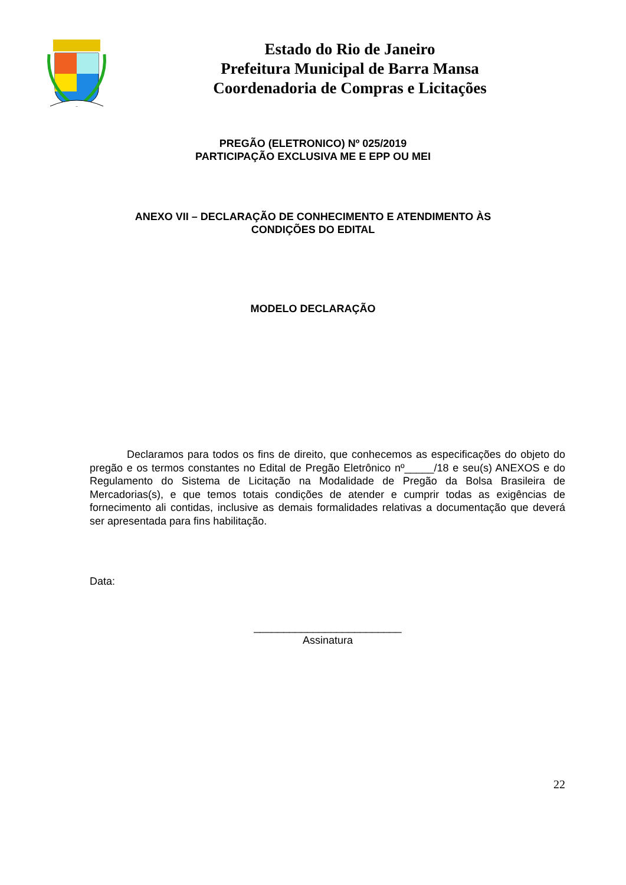Estado do Rio de Janeiro
Prefeitura Municipal de Barra Mansa
Coordenadoria de Compras e Licitações
PREGÃO (ELETRONICO) Nº 025/2019
PARTICIPAÇÃO EXCLUSIVA ME E EPP OU MEI
ANEXO VII – DECLARAÇÃO DE CONHECIMENTO E ATENDIMENTO ÀS
CONDIÇÕES DO EDITAL
MODELO DECLARAÇÃO
Declaramos para todos os fins de direito, que conhecemos as especificações do objeto do pregão e os termos constantes no Edital de Pregão Eletrônico nº_____/18 e seu(s) ANEXOS e do Regulamento do Sistema de Licitação na Modalidade de Pregão da Bolsa Brasileira de Mercadorias(s), e que temos totais condições de atender e cumprir todas as exigências de fornecimento ali contidas, inclusive as demais formalidades relativas a documentação que deverá ser apresentada para fins habilitação.
Data:
_________________________
Assinatura
22